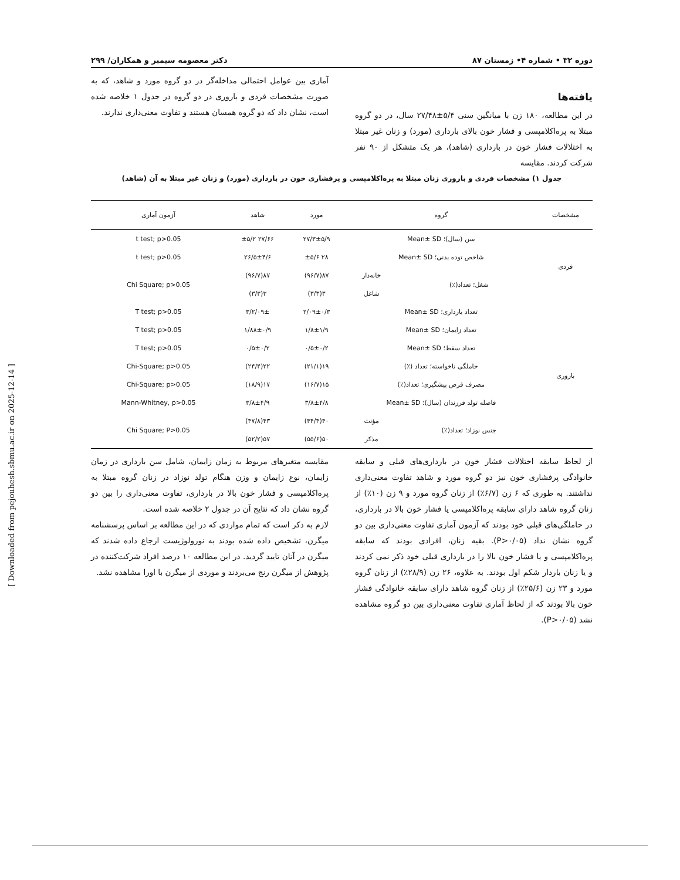دوره ۳۲ • شماره ۴• زمستان ۸۷ دکتر معصومه سیمبر و همکاران/ ۲۹۹
یافته‌ها
در این مطالعه، ۱۸۰ زن با میانگین سنی ۵/۴±۲۷/۴۸ سال، در دو گروه مبتلا به پره‌اکلامپسی و فشار خون بالای بارداری (مورد) و زنان غیر مبتلا به اختلالات فشار خون در بارداری (شاهد)، هر یک متشکل از ۹۰ نفر شرکت کردند. مقایسه
آماری بین عوامل احتمالی مداخله‌گر در دو گروه مورد و شاهد، که به صورت مشخصات فردی و باروری در دو گروه در جدول ۱ خلاصه شده است، نشان داد که دو گروه همسان هستند و تفاوت معنی‌داری ندارند.
جدول ۱) مشخصات فردی و باروری زنان مبتلا به پره‌اکلامپسی و پرفشاری خون در بارداری (مورد) و زنان غیر مبتلا به آن (شاهد)
| مشخصات | گروه | | مورد | شاهد | آزمون آماری |
| --- | --- | --- | --- | --- | --- |
| فردی | سن (سال)؛ Mean± SD | | ۲۷/۳±۵/۹ | ۲۷/۶۶ ±۵/۲ | t test; p>0.05 |
| | شاخص توده بدنی؛ Mean± SD | | ۲۸ ±۵/۶ | ۲۶/۵±۴/۶ | t test; p>0.05 |
| | شغل؛ تعداد(٪) | خانه‌دار | ۸۷(۹۶/۷) | ۸۷(۹۶/۷) | Chi Square; p>0.05 |
| | | شاغل | ۳(۳/۳) | ۳(۳/۳) | |
| باروری | تعداد بارداری؛ Mean± SD | | ۲/۰۹±۰/۳ | ۲/۰۹±/۳ | T test; p>0.05 |
| | تعداد زایمان؛ Mean± SD | | ۱/۸±۱/۹ | ۱/۸۸±۰/۹ | T test; p>0.05 |
| | تعداد سقط؛ Mean± SD | | ۰/۵±۰/۲ | ۰/۵±۰/۲ | T test; p>0.05 |
| | حاملگی ناخواسته؛ تعداد (٪) | | ۱۹(۲۱/۱) | ۲۲(۲۴/۴) | Chi-Square; p>0.05 |
| | مصرف قرص پیشگیری؛ تعداد(٪) | | ۱۵(۱۶/۷) | ۱۷(۱۸/۹) | Chi-Square; p>0.05 |
| | فاصله تولد فرزندان (سال)؛ Mean± SD | | ۳/۸±۴/۸ | ۳/۸±۴/۹ | Mann-Whitney, p>0.05 |
| | جنس نوزاد؛ تعداد(٪) | مؤنث | ۴۰(۴۴/۴) | ۴۳(۴۷/۸) | Chi Square; P>0.05 |
| | | مذکر | ۵۰(۵۵/۶) | ۵۷(۵۲/۲) | |
از لحاظ سابقه اختلالات فشار خون در بارداری‌های قبلی و سابقه خانوادگی پرفشاری خون نیز دو گروه مورد و شاهد تفاوت معنی‌داری نداشتند. به طوری که ۶ زن (۶/۷٪) از زنان گروه مورد و ۹ زن (۱۰٪) از زنان گروه شاهد دارای سابقه پره‌اکلامپسی یا فشار خون بالا در بارداری، در حاملگی‌های قبلی خود بودند که آزمون آماری تفاوت معنی‌داری بین دو گروه نشان نداد (P>۰/۰۵). بقیه زنان، افرادی بودند که سابقه پره‌اکلامپسی و یا فشار خون بالا را در بارداری قبلی خود ذکر نمی کردند و یا زنان باردار شکم اول بودند. به علاوه، ۲۶ زن (۲۸/۹٪) از زنان گروه مورد و ۲۳ زن (۲۵/۶٪) از زنان گروه شاهد دارای سابقه خانوادگی فشار خون بالا بودند که از لحاظ آماری تفاوت معنی‌داری بین دو گروه مشاهده نشد (P>۰/۰۵).
مقایسه متغیرهای مربوط به زمان زایمان، شامل سن بارداری در زمان زایمان، نوع زایمان و وزن هنگام تولد نوزاد در زنان گروه مبتلا به پره‌اکلامپسی و فشار خون بالا در بارداری، تفاوت معنی‌داری را بین دو گروه نشان داد که نتایج آن در جدول ۲ خلاصه شده است.
لازم به ذکر است که تمام مواردی که در این مطالعه بر اساس پرسشنامه میگرن، تشخیص داده شده بودند به نورولوژیست ارجاع داده شدند که میگرن در آنان تایید گردید. در این مطالعه ۱۰ درصد افراد شرکت‌کننده در پژوهش از میگرن رنج می‌بردند و موردی از میگرن با اورا مشاهده نشد.
[ Downloaded from pejouhesh.sbmu.ac.ir on 2025-12-14 ]